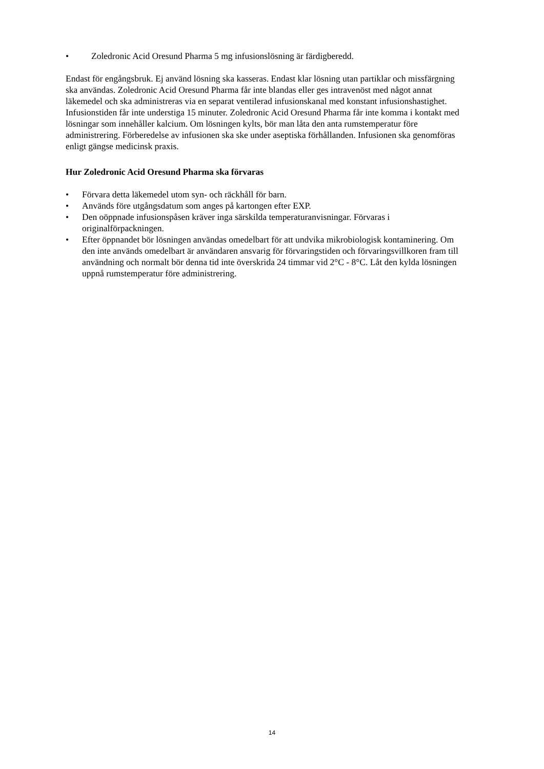• Zoledronic Acid Oresund Pharma 5 mg infusionslösning är färdigberedd.
Endast för engångsbruk. Ej använd lösning ska kasseras. Endast klar lösning utan partiklar och missfärgning ska användas. Zoledronic Acid Oresund Pharma får inte blandas eller ges intravenöst med något annat läkemedel och ska administreras via en separat ventilerad infusionskanal med konstant infusionshastighet. Infusionstiden får inte understiga 15 minuter. Zoledronic Acid Oresund Pharma får inte komma i kontakt med lösningar som innehåller kalcium. Om lösningen kylts, bör man låta den anta rumstemperatur före administrering. Förberedelse av infusionen ska ske under aseptiska förhållanden. Infusionen ska genomföras enligt gängse medicinsk praxis.
Hur Zoledronic Acid Oresund Pharma ska förvaras
• Förvara detta läkemedel utom syn- och räckhåll för barn.
• Används före utgångsdatum som anges på kartongen efter EXP.
• Den oöppnade infusionspåsen kräver inga särskilda temperaturanvisningar. Förvaras i originalförpackningen.
• Efter öppnandet bör lösningen användas omedelbart för att undvika mikrobiologisk kontaminering. Om den inte används omedelbart är användaren ansvarig för förvaringstiden och förvaringsvillkoren fram till användning och normalt bör denna tid inte överskrida 24 timmar vid 2°C - 8°C. Låt den kylda lösningen uppnå rumstemperatur före administrering.
14